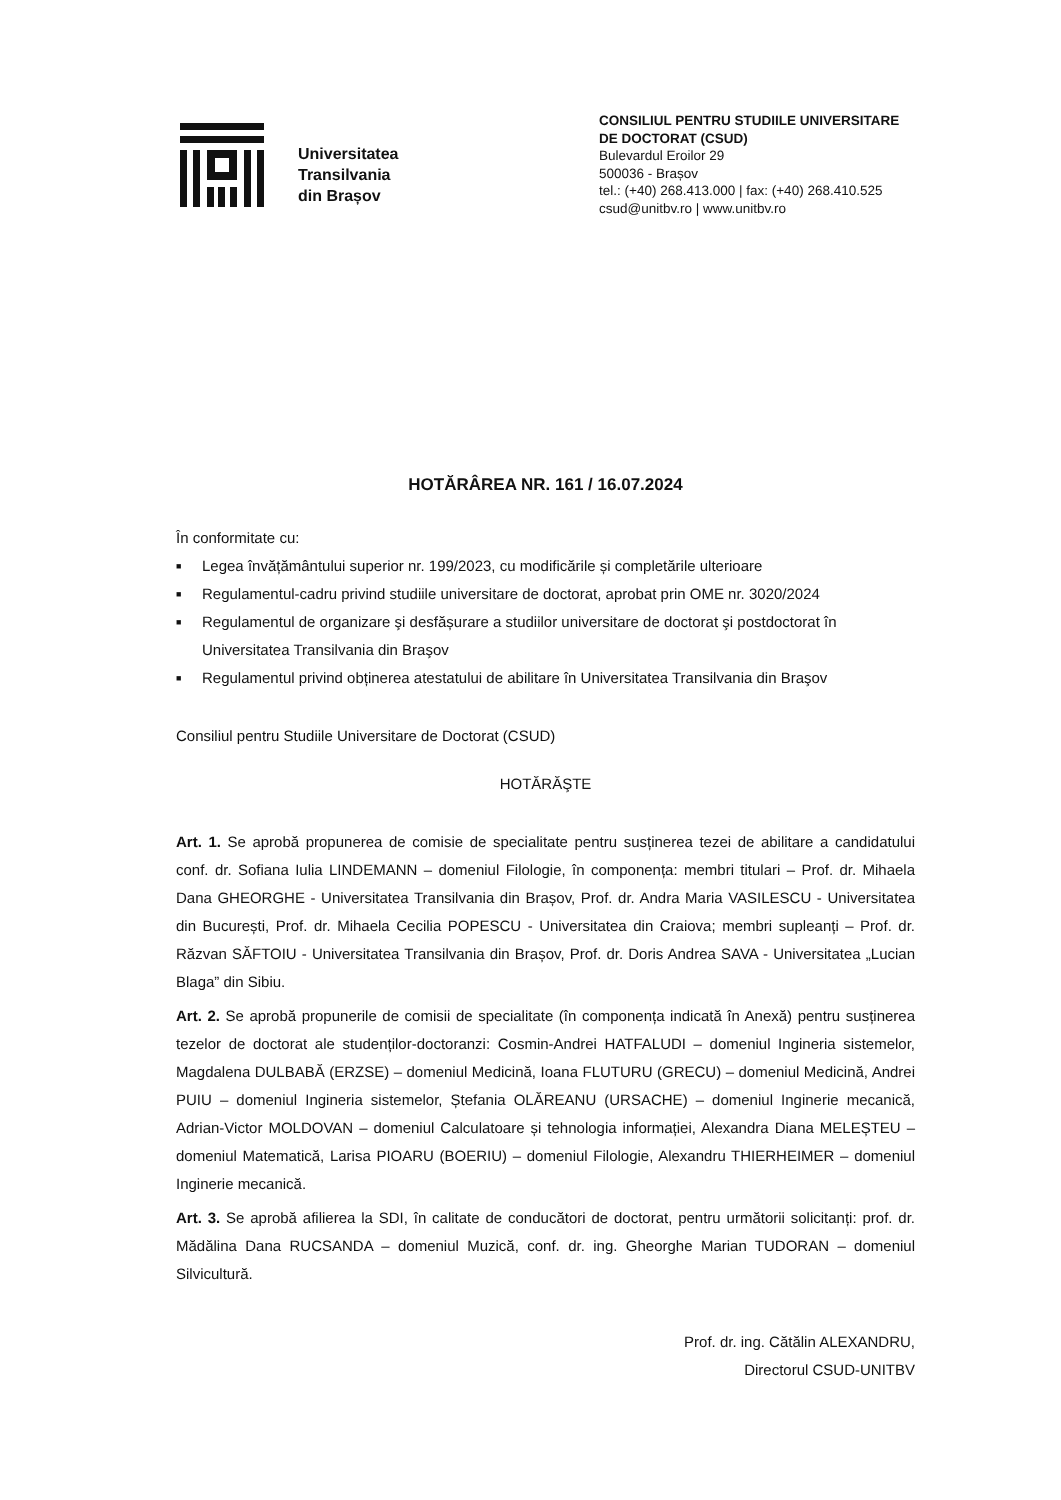Universitatea
Transilvania
din Brașov
CONSILIUL PENTRU STUDIILE UNIVERSITARE DE DOCTORAT (CSUD)
Bulevardul Eroilor 29
500036 - Brașov
tel.: (+40) 268.413.000 | fax: (+40) 268.410.525
csud@unitbv.ro | www.unitbv.ro
HOTĂRÂREA NR. 161 / 16.07.2024
În conformitate cu:
■ Legea învățământului superior nr. 199/2023, cu modificările și completările ulterioare
■ Regulamentul-cadru privind studiile universitare de doctorat, aprobat prin OME nr. 3020/2024
■ Regulamentul de organizare şi desfășurare a studiilor universitare de doctorat şi postdoctorat în Universitatea Transilvania din Braşov
■ Regulamentul privind obținerea atestatului de abilitare în Universitatea Transilvania din Braşov
Consiliul pentru Studiile Universitare de Doctorat (CSUD)
HOTĂRĂŞTE
Art. 1. Se aprobă propunerea de comisie de specialitate pentru susținerea tezei de abilitare a candidatului conf. dr. Sofiana Iulia LINDEMANN – domeniul Filologie, în componența: membri titulari – Prof. dr. Mihaela Dana GHEORGHE - Universitatea Transilvania din Brașov, Prof. dr. Andra Maria VASILESCU - Universitatea din București, Prof. dr. Mihaela Cecilia POPESCU - Universitatea din Craiova; membri supleanți – Prof. dr. Răzvan SĂFTOIU - Universitatea Transilvania din Brașov, Prof. dr. Doris Andrea SAVA - Universitatea „Lucian Blaga” din Sibiu.
Art. 2. Se aprobă propunerile de comisii de specialitate (în componența indicată în Anexă) pentru susținerea tezelor de doctorat ale studenților-doctoranzi: Cosmin-Andrei HATFALUDI – domeniul Ingineria sistemelor, Magdalena DULBABĂ (ERZSE) – domeniul Medicină, Ioana FLUTURU (GRECU) – domeniul Medicină, Andrei PUIU – domeniul Ingineria sistemelor, Ștefania OLĂREANU (URSACHE) – domeniul Inginerie mecanică, Adrian-Victor MOLDOVAN – domeniul Calculatoare și tehnologia informației, Alexandra Diana MELEȘTEU – domeniul Matematică, Larisa PIOARU (BOERIU) – domeniul Filologie, Alexandru THIERHEIMER – domeniul Inginerie mecanică.
Art. 3. Se aprobă afilierea la SDI, în calitate de conducători de doctorat, pentru următorii solicitanți: prof. dr. Mădălina Dana RUCSANDA – domeniul Muzică, conf. dr. ing. Gheorghe Marian TUDORAN – domeniul Silvicultură.
Prof. dr. ing. Cătălin ALEXANDRU,
Directorul CSUD-UNITBV